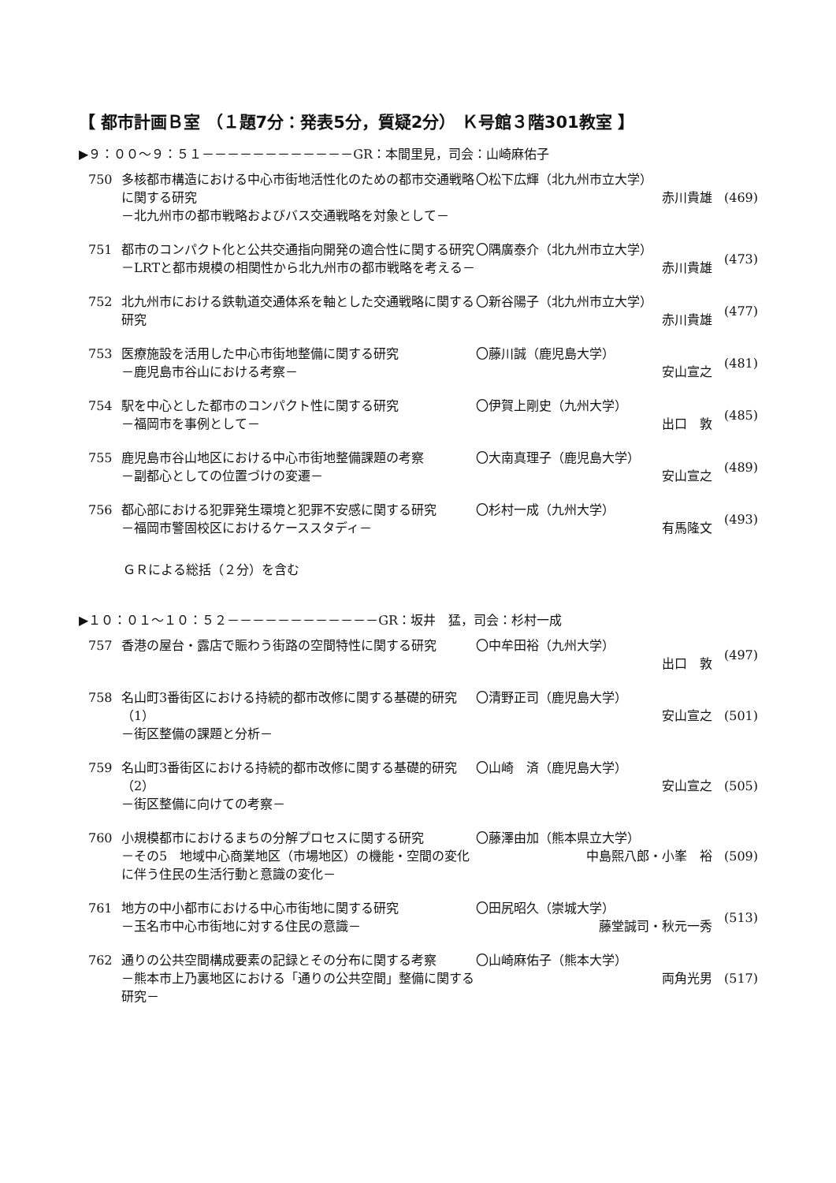【 都市計画Ｂ室 （１題7分：発表5分，質疑2分） Ｋ号館３階301教室 】
▶９：００～９：５１－－－－－－－－－－－－GR：本間里見，司会：山崎麻佑子
| 750 | 多核都市構造における中心市街地活性化のための都市交通戦略に関する研究 －北九州市の都市戦略およびバス交通戦略を対象として－ | 〇松下広輝（北九州市立大学） 赤川貴雄 | (469) |
| 751 | 都市のコンパクト化と公共交通指向開発の適合性に関する研究 －LRTと都市規模の相関性から北九州市の都市戦略を考える－ | 〇隅廣泰介（北九州市立大学） 赤川貴雄 | (473) |
| 752 | 北九州市における鉄軌道交通体系を軸とした交通戦略に関する研究 | 〇新谷陽子（北九州市立大学） 赤川貴雄 | (477) |
| 753 | 医療施設を活用した中心市街地整備に関する研究 －鹿児島市谷山における考察－ | 〇藤川誠（鹿児島大学） 安山宣之 | (481) |
| 754 | 駅を中心とした都市のコンパクト性に関する研究 －福岡市を事例として－ | 〇伊賀上剛史（九州大学） 出口 敦 | (485) |
| 755 | 鹿児島市谷山地区における中心市街地整備課題の考察 －副都心としての位置づけの変遷－ | 〇大南真理子（鹿児島大学） 安山宣之 | (489) |
| 756 | 都心部における犯罪発生環境と犯罪不安感に関する研究 －福岡市警固校区におけるケーススタディ－ | 〇杉村一成（九州大学） 有馬隆文 | (493) |
ＧＲによる総括（２分）を含む
▶１０：０１～１０：５２－－－－－－－－－－－－GR：坂井　猛，司会：杉村一成
| 757 | 香港の屋台・露店で賑わう街路の空間特性に関する研究 | 〇中牟田裕（九州大学） 出口 敦 | (497) |
| 758 | 名山町3番街区における持続的都市改修に関する基礎的研究（1） －街区整備の課題と分析－ | 〇清野正司（鹿児島大学） 安山宣之 | (501) |
| 759 | 名山町3番街区における持続的都市改修に関する基礎的研究（2） －街区整備に向けての考察－ | 〇山崎 済（鹿児島大学） 安山宣之 | (505) |
| 760 | 小規模都市におけるまちの分解プロセスに関する研究 －その5 地域中心商業地区（市場地区）の機能・空間の変化に伴う住民の生活行動と意識の変化－ | 〇藤澤由加（熊本県立大学） 中島熙八郎・小峯 裕 | (509) |
| 761 | 地方の中小都市における中心市街地に関する研究 －玉名市中心市街地に対する住民の意識－ | 〇田尻昭久（崇城大学） 藤堂誠司・秋元一秀 | (513) |
| 762 | 通りの公共空間構成要素の記録とその分布に関する考察 －熊本市上乃裏地区における「通りの公共空間」整備に関する研究－ | 〇山崎麻佑子（熊本大学） 両角光男 | (517) |